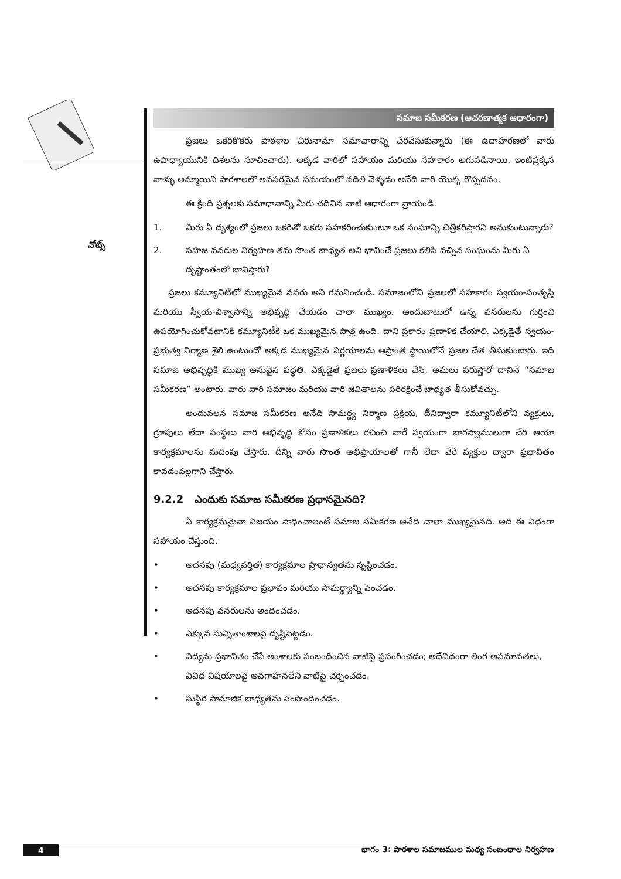నోట్స్
సమాజ సమీకరణ (ఆచరణాత్మక ఆధారంగా)
ప్రజలు ఒకరికొకరు పాఠశాల చిరునామా సమాచారాన్ని చేరవేసుకున్నారు (ఈ ఉదాహరణలో వారు ఉపాధ్యాయునికి దిశలను సూచించారు). అక్కడ వారిలో సహాయం మరియు సహకారం అగుపడినాయి. ఇంటిప్రక్కన వాళ్ళు అమ్మాయిని పాఠశాలలో అవసరమైన సమయంలో వదిలి వెళ్ళడం అనేది వారి యొక్క గొప్పదనం.
ఈ క్రింది ప్రశ్నలకు సమాధానాన్ని మీరు చదివిన వాటి ఆధారంగా వ్రాయండి.
1. మీరు ఏ దృశ్యంలో ప్రజలు ఒకరితో ఒకరు సహకరించుకుంటూ ఒక సంఘాన్ని చిత్రీకరిస్తారని అనుకుంటున్నారు?
2. సహజ వనరుల నిర్వహణ తమ సొంత బాధ్యత అని భావించే ప్రజలు కలిసి వచ్చిన సంఘంను మీరు ఏ దృష్టాంతంలో భావిస్తారు?
ప్రజలు కమ్యూనిటీలో ముఖ్యమైన వనరు అని గమనించండి. సమాజంలోని ప్రజలలో సహకారం స్వయం-సంతృప్తి మరియు స్వీయ-విశ్వాసాన్ని అభివృద్ధి చేయడం చాలా ముఖ్యం. అందుబాటులో ఉన్న వనరులను గుర్తించి ఉపయోగించుకోవటానికి కమ్యూనిటీకి ఒక ముఖ్యమైన పాత్ర ఉంది. దాని ప్రకారం ప్రణాళిక చేయాలి. ఎక్కడైతే స్వయం-ప్రభుత్వ నిర్మాణ శైలి ఉంటుందో అక్కడ ముఖ్యమైన నిర్ణయాలను ఆప్రాంత స్థాయిలోనే ప్రజల చేత తీసుకుంటారు. ఇది సమాజ అభివృద్ధికి ముఖ్య అనువైన పద్ధతి. ఎక్కడైతే ప్రజలు ప్రణాళికలు చేసి, అమలు పరుస్తారో దానినే “సమాజ సమీకరణ” అంటారు. వారు వారి సమాజం మరియు వారి జీవితాలను పరిరక్షించే బాధ్యత తీసుకోవచ్చు.
అందువలన సమాజ సమీకరణ అనేది సామర్థ్య నిర్మాణ ప్రక్రియ, దీనిద్వారా కమ్యూనిటీలోని వ్యక్తులు, గ్రూపులు లేదా సంస్థలు వారి అభివృద్ధి కోసం ప్రణాళికలు రచించి వారే స్వయంగా భాగస్వాములుగా చేరి ఆయా కార్యక్రమాలను మదింపు చేస్తారు. దీన్ని వారు సొంత అభిప్రాయాలతో గానీ లేదా వేరే వ్యక్తుల ద్వారా ప్రభావితం కావడంవల్లగాని చేస్తారు.
9.2.2 ఎందుకు సమాజ సమీకరణ ప్రధానమైనది?
ఏ కార్యక్రమమైనా విజయం సాధించాలంటే సమాజ సమీకరణ అనేది చాలా ముఖ్యమైనది. అది ఈ విధంగా సహాయం చేస్తుంది.
• అదనపు (మధ్యవర్తిత) కార్యక్రమాల ప్రాధాన్యతను సృష్టించడం.
• అదనపు కార్యక్రమాల ప్రభావం మరియు సామర్థ్యాన్ని పెంచడం.
• అదనపు వనరులను అందించడం.
• ఎక్కువ సున్నితాంశాలపై దృష్టిపెట్టడం.
• విద్యను ప్రభావితం చేసే అంశాలకు సంబంధించిన వాటిపై ప్రసంగించడం; అదేవిధంగా లింగ అసమానతలు, వివిధ విషయాలపై అవగాహనలేని వాటిపై చర్చించడం.
• సుస్థిర సామాజిక బాధ్యతను పెంపొందించడం.
4 భాగం 3: పాఠశాల సమాజముల మధ్య సంబంధాల నిర్వహణ